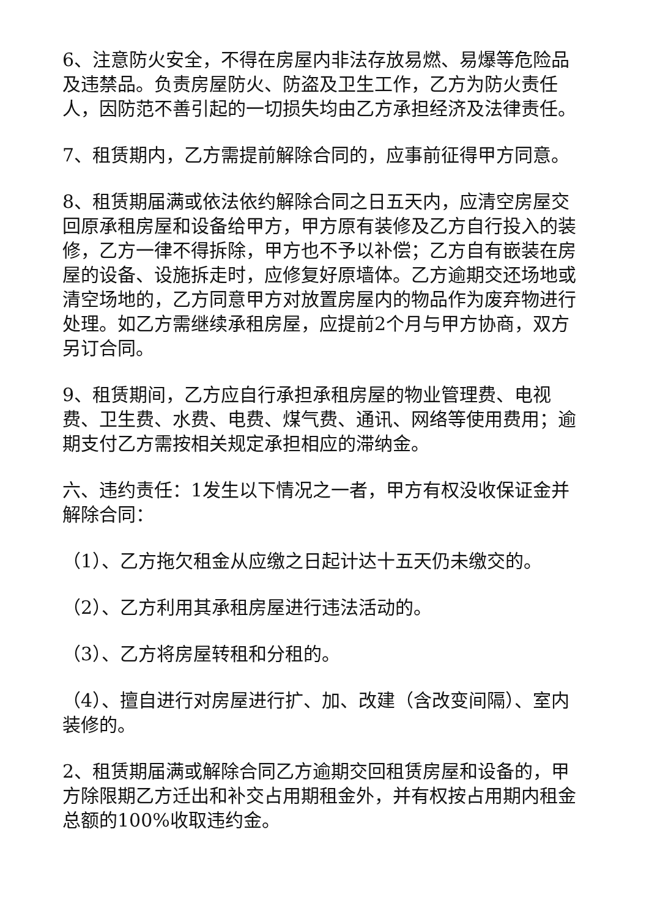6、注意防火安全，不得在房屋内非法存放易燃、易爆等危险品及违禁品。负责房屋防火、防盗及卫生工作，乙方为防火责任人，因防范不善引起的一切损失均由乙方承担经济及法律责任。
7、租赁期内，乙方需提前解除合同的，应事前征得甲方同意。
8、租赁期届满或依法依约解除合同之日五天内，应清空房屋交回原承租房屋和设备给甲方，甲方原有装修及乙方自行投入的装修，乙方一律不得拆除，甲方也不予以补偿；乙方自有嵌装在房屋的设备、设施拆走时，应修复好原墙体。乙方逾期交还场地或清空场地的，乙方同意甲方对放置房屋内的物品作为废弃物进行处理。如乙方需继续承租房屋，应提前2个月与甲方协商，双方另订合同。
9、租赁期间，乙方应自行承担承租房屋的物业管理费、电视费、卫生费、水费、电费、煤气费、通讯、网络等使用费用；逾期支付乙方需按相关规定承担相应的滞纳金。
六、违约责任：1发生以下情况之一者，甲方有权没收保证金并解除合同：
（1）、乙方拖欠租金从应缴之日起计达十五天仍未缴交的。
（2）、乙方利用其承租房屋进行违法活动的。
（3）、乙方将房屋转租和分租的。
（4）、擅自进行对房屋进行扩、加、改建（含改变间隔）、室内装修的。
2、租赁期届满或解除合同乙方逾期交回租赁房屋和设备的，甲方除限期乙方迁出和补交占用期租金外，并有权按占用期内租金总额的100%收取违约金。